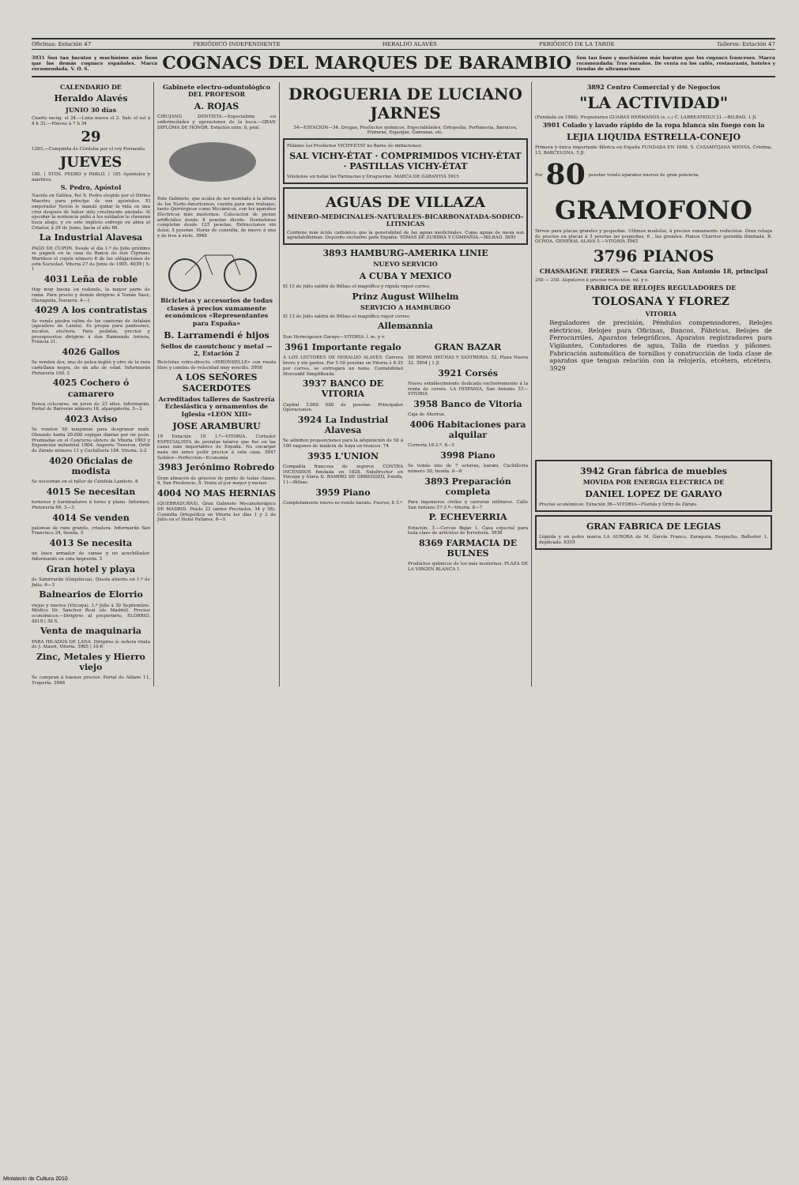Oficinas: Estación 47 PERIÓDICO INDEPENDIENTE HERALDO ALAVÉS PERIÓDICO DE LA TARDE Talleres: Estación 47
3931 Son tan baratos y muchísimo más finos que los demás cognacs españoles. Marca recomendada. V. O. S.
COGNACS DEL MARQUES DE BARAMBIO
Son tan finos y muchísimo más baratos que los cognacs franceses. Marca recomendada: Tres escudos. De venta en los cafés, restaurants, hoteles y tiendas de ultramarinos
CALENDARIO DE
Heraldo Alavés
JUNIO 30 días
Cuarto meng. el 24.—Luna nueva el 2. Sale el sol á 4 h 32.—Pónese á 7 h 34
29
1285.—Conquista de Córdoba por el rey Fernando.
JUEVES
180. | STOS. PEDRO y PABLO. | 185 Apóstoles y mártires.
S. Pedro, Apóstol
Nacido en Galilea, fué S. Pedro elegido por el Divino Maestro para príncipe de sus apóstoles. El emperador Nerón le mandó quitar la vida en una cruz después de haber sido cruelmente azotado. Al ejecutar la sentencia pidió á los soldados le clavaran boca abajo, y en este suplicio entregó su alma al Criador, á 29 de Junio, hacia el año 68.
La Industrial Alavesa
PAGO DE CUPON. Desde el día 1.º de Julio próximo se pagará en la casa de Banca de don Cipriano Martínez el cupón número 6 de las obligaciones de esta Sociedad. Vitoria 27 de Junio de 1905. 4039 | 5-1
4031 Leña de roble
Hay muy buena en redondo, la mayor parte de rama. Para precio y demás dirigirse á Tomás Saez, Olazagutia, Navarra. 4—1
4029 A los contratistas
Se vende piedra caliza de las canteras de Arlabán (apeadero de Landa). Es propia para panteones, zócalos, etcétera. Para pedidos, precios y presupuestos dirigirse á don Raimundo Arrieta, Francia 21.
4026 Gallos
Se venden dos, uno de pelea inglés y otro de la raza castellana negra, de un año de edad. Informarán Pintorería 100. 2
4025 Cochero ó camarero
Desea colocarse, un joven de 23 años. Informarán, Portal de Barreras número 16, alpargatería. 3—2
4023 Aviso
Se venden 50 máquinas para desgranar maíz. Obrando hasta 20.000 espigas diarias por un peón. Premiadas en el Concurso obrero de Vitoria 1903 y Exposición industrial 1904. Augusto Tisseron, Ortiz de Zárate número 11 y Cuchillería 104. Vitoria. 2-2
4020 Oficialas de modista
Se necesitan en el taller de Cándida Landete. 8
4015 Se necesitan
torneros y barnizadores á torno y plano. Informes, Pintorería 86. 3—3
4014 Se venden
palomas de raza grande, criadora. Informarán San Francisco 24, tienda. 3
4013 Se necesita
un buen armador de camas y un acuchillador. Informarán en esta imprenta. 3
Gran hotel y playa
de Saturrarán (Guipúzcoa). Queda abierto en 1.º de Julio. 6—3
Balnearios de Elorrio
viejos y nuevos (Vizcaya). 1.º Julio á 30 Septiembre. Médico Dr. Sanchez Real (de Madrid). Precios económicos.—Dirigirse al propietario, ELORRIO. 4019 | 30 S.
Venta de maquinaria
PARA HILADOS DE LANA. Dirigirse á: señora viuda de J. Atauri, Vitoria. 3905 | 10-6
Zinc, Metales y Hierro viejo
Se compran á buenos precios. Portal de Aldave 11, Trapería. 3946
Gabinete electro-odontológico DEL PROFESOR
A. ROJAS
CIRUJANO DENTISTA.—Especialista en enfermedades y operaciones de la boca.—GRAN DIPLOMA DE HONOR. Estación núm. 8, pral.
Este Gabinete, que acaba de ser montado á la altura de los Norte-Americanos, cuenta para sus trabajos, tanto Quirúrgicos como Mecánicos, con los aparatos Eléctricos más modernos. Colocación de piezas artificiales desde 4 pesetas diente. Dentaduras completas desde 125 pesetas. Extracciones sin dolor, 5 pesetas. Horas de consulta, de nueve á una y de tres á siete. 3948
Bicicletas y accesorios de todas clases á precios sumamente económicos «Representantes para España»
B. Larramendi é hijos
Sellos de caoutchouc y metal — 2, Estación 2
Bicicletas retro-directo «HIRONDELLE» con rueda libre y cambio de velocidad muy sencillo. 3956
A LOS SEÑORES SACERDOTES
Acreditados talleres de Sastrería Eclesiástica y ornamentos de Iglesia «LEON XIII»
JOSE ARAMBURU
19 Estación 19 1.º—VITORIA. Cortador ESPECIALISTA de prendas talares que fué en las casas más importantes de España. No encargar nada sin antes pedir precios á esta casa. 3947 Solidez—Perfección—Economía
3983 Jerónimo Robredo
Gran almacén de géneros de punto de todas clases. 8, San Prudencio, 8. Venta al por mayor y menor.
4004 NO MAS HERNIAS
(QUEBRADURAS). Gran Gabinete Mecanoterápico DE MADRID. Prado 22 (antes Preciados, 34 y 36). Consulta Ortopédica en Vitoria los días 1 y 2 de Julio en el Hotel Pallares. 6—5
DROGUERIA DE LUCIANO JARNES
34—ESTACION—34. Drogas, Productos químicos, Especialidades, Ortopedia, Perfumería, Barnices, Pinturas, Esponjas, Gamuzas, etc.
Pídanse los Productos VICHY-ÉTAT no fiarse de imitaciones:
SAL VICHY-ÉTAT · COMPRIMIDOS VICHY-ÉTAT · PASTILLAS VICHY-ÉTAT
Véndense en todas las Farmacias y Droguerías. MARCA DE GARANTIA 3915
AGUAS DE VILLAZA
MINERO-MEDICINALES-NATURALES-BICARBONATADA-SODICO-LITINICAS
Contiene más ácido carbónico que la generalidad de las aguas medicinales. Como aguas de mesa son agradabilísimas. Depósito exclusivo para España: TOMAS DE ZUBIRIA Y COMPAÑIA.—BILBAO. 3895
3893 HAMBURG-AMERIKA LINIE
NUEVO SERVICIO
A CUBA Y MEXICO
El 15 de Julio saldrá de Bilbao el magnífico y rápido vapor correo
Prinz August Wilhelm
SERVICIO A HAMBURGO
El 13 de Julio saldrá de Bilbao el magnífico vapor correo
Allemannia
Don Hermógenes Garayo—VITORIA. l. m. y v.
3961 Importante regalo
Á LOS LECTORES DE HERALDO ALAVÉS. Carrera breve y sin gastos. Por 5·50 pesetas en Vitoria ó 6·25 por correo, se entregará un tomo. Contabilidad Mercantil Simplificada.
3937 BANCO DE VITORIA
Capital 3.000 000 de pesetas. Principales Operaciones.
3924 La Industrial Alavesa
Se admiten proposiciones para la adquisición de 50 á 100 vagones de madera de haya en troncos. 74
3935 L'UNION
Compañía francesa de seguros CONTRA INCENDIOS fundada en 1828. Subdirector en Vizcaya y Alava D. RAMIRO DE ORBEGOZO, Estufa, 11—Bilbao.
3959 Piano
Completamente nuevo se vende barato. Fueros, 8 3.º
GRAN BAZAR
DE ROPAS HECHAS Y SASTRERIA. 32, Plaza Nueva 32. 3954 | 1 Jl
3921 Corsés
Nuevo establecimiento dedicado exclusivamente á la venta de corsés. LA HISPANIA, San Antonio 33—VITORIA
3958 Banco de Vitoria
Caja de Ahorros.
4006 Habitaciones para alquilar
Correría 16-2.º. 6—5
3998 Piano
Se vende uno de 7 octavas, barato. Cuchillería número 20, tienda. 8—6
3893 Preparación completa
Para ingenieros civiles y carreras militares. Calle San Antonio 37-3.º—Vitoria. 8—7
P. ECHEVERRIA
Estación, 3.—Cercas Bajas 1. Casa especial para toda clase de artículos de ferretería. 3936
8369 FARMACIA DE BULNES
Productos químicos de los más modernos. PLAZA DE LA VIRGEN BLANCA 1.
3892 Centro Comercial y de Negocios
"LA ACTIVIDAD"
(Fundada en 1900). Propietarios GUARAS HERMANOS (s. c.) C. LARREATEGUI 21.—BILBAO. 1 Jl.
3901 Colado y lavado rápido de la ropa blanca sin fuego con la
LEJIA LIQUIDA ESTRELLA-CONEJO
Primera y única importante fábrica en España FUNDADA EN 1890. S. CASAMITJANA MENSA, Cristina, 13, BARCELONA. 5 Jl.
Por 80 pesetas vendo aparatos nuevos de gran potencia.
GRAMOFONO
Sirven para placas grandes y pequeñas. Ultimos modelos, á precios sumamente reducidos. Gran rebaja de precios en placas á 3 pesetas las pequeñas, 6 , las grandes. Pianos Charrier garantía ilimitada. B. OCHOA, GENERAL ALAVA 5.—VITORIA 3943
3796 PIANOS
CHASSAIGNE FRERES — Casa García, San Antonio 18, principal
250 — 250. Alquileres á precios reducidos. ml. y s.
FABRICA DE RELOJES REGULADORES DE
TOLOSANA Y FLOREZ
VITORIA
Reguladores de precisión, Péndulos compensadores, Relojes eléctricos, Relojes para Oficinas, Bancos, Fábricas, Relojes de Ferrocarriles, Aparatos telegráficos, Aparatos registradores para Vigilantes, Contadores de agua, Talla de ruedas y piñones. Fabricación automática de tornillos y construcción de toda clase de aparatos que tengan relación con la relojería, etcétera, etcétera. 3929
3942 Gran fábrica de muebles
MOVIDA POR ENERGIA ELECTRICA DE
DANIEL LOPEZ DE GARAYO
Precios económicos. Estación 36—VITORIA—Florida y Ortiz de Zárate
GRAN FABRICA DE LEGIAS
Líquida y en polvo marca LA AURORA de M. García Franco, Zaragoza. Despacho, Ballester 1, duplicado. 8359
Ministerio de Cultura 2010